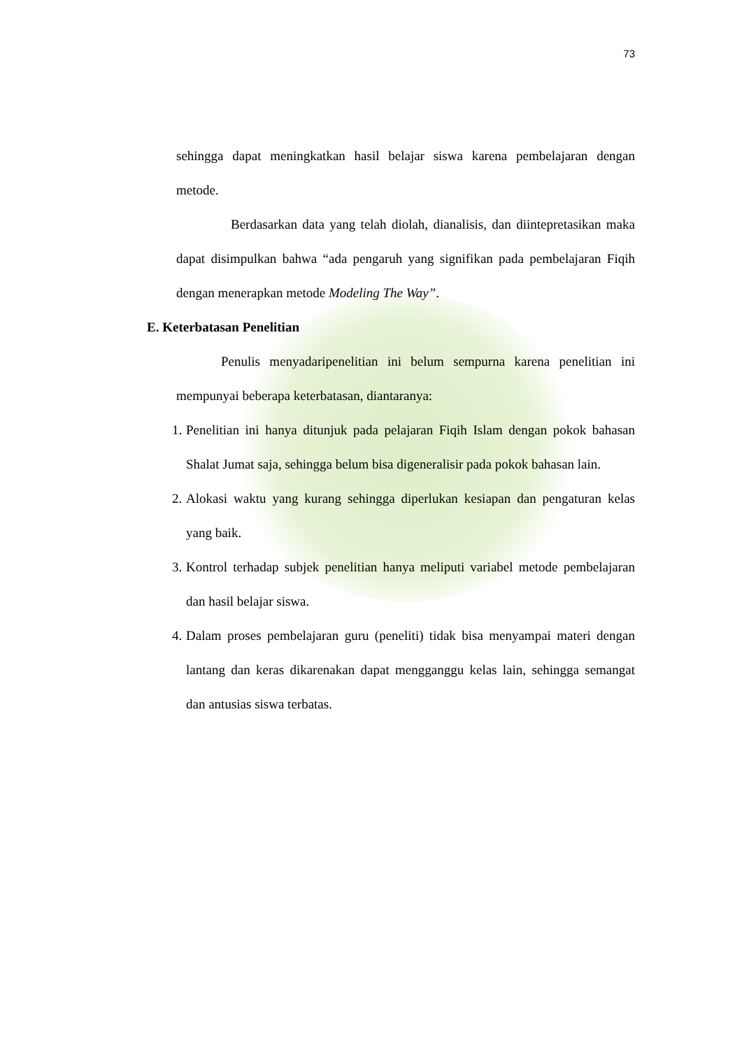73
sehingga dapat meningkatkan hasil belajar siswa karena pembelajaran dengan metode.
Berdasarkan data yang telah diolah, dianalisis, dan diintepretasikan maka dapat disimpulkan bahwa “ada pengaruh yang signifikan pada pembelajaran Fiqih dengan menerapkan metode Modeling The Way”.
E. Keterbatasan Penelitian
Penulis menyadaripenelitian ini belum sempurna karena penelitian ini mempunyai beberapa keterbatasan, diantaranya:
1. Penelitian ini hanya ditunjuk pada pelajaran Fiqih Islam dengan pokok bahasan Shalat Jumat saja, sehingga belum bisa digeneralisir pada pokok bahasan lain.
2. Alokasi waktu yang kurang sehingga diperlukan kesiapan dan pengaturan kelas yang baik.
3. Kontrol terhadap subjek penelitian hanya meliputi variabel metode pembelajaran dan hasil belajar siswa.
4. Dalam proses pembelajaran guru (peneliti) tidak bisa menyampai materi dengan lantang dan keras dikarenakan dapat mengganggu kelas lain, sehingga semangat dan antusias siswa terbatas.